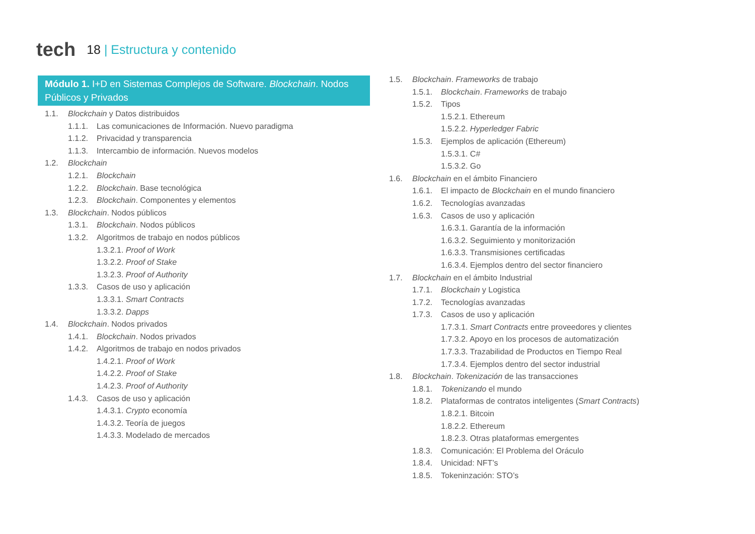tech
18 | Estructura y contenido
Módulo 1. I+D en Sistemas Complejos de Software. Blockchain. Nodos Públicos y Privados
1.1. Blockchain y Datos distribuidos
1.1.1. Las comunicaciones de Información. Nuevo paradigma
1.1.2. Privacidad y transparencia
1.1.3. Intercambio de información. Nuevos modelos
1.2. Blockchain
1.2.1. Blockchain
1.2.2. Blockchain. Base tecnológica
1.2.3. Blockchain. Componentes y elementos
1.3. Blockchain. Nodos públicos
1.3.1. Blockchain. Nodos públicos
1.3.2. Algoritmos de trabajo en nodos públicos
1.3.2.1. Proof of Work
1.3.2.2. Proof of Stake
1.3.2.3. Proof of Authority
1.3.3. Casos de uso y aplicación
1.3.3.1. Smart Contracts
1.3.3.2. Dapps
1.4. Blockchain. Nodos privados
1.4.1. Blockchain. Nodos privados
1.4.2. Algoritmos de trabajo en nodos privados
1.4.2.1. Proof of Work
1.4.2.2. Proof of Stake
1.4.2.3. Proof of Authority
1.4.3. Casos de uso y aplicación
1.4.3.1. Crypto economía
1.4.3.2. Teoría de juegos
1.4.3.3. Modelado de mercados
1.5. Blockchain. Frameworks de trabajo
1.5.1. Blockchain. Frameworks de trabajo
1.5.2. Tipos
1.5.2.1. Ethereum
1.5.2.2. Hyperledger Fabric
1.5.3. Ejemplos de aplicación (Ethereum)
1.5.3.1. C#
1.5.3.2. Go
1.6. Blockchain en el ámbito Financiero
1.6.1. El impacto de Blockchain en el mundo financiero
1.6.2. Tecnologías avanzadas
1.6.3. Casos de uso y aplicación
1.6.3.1. Garantía de la información
1.6.3.2. Seguimiento y monitorización
1.6.3.3. Transmisiones certificadas
1.6.3.4. Ejemplos dentro del sector financiero
1.7. Blockchain en el ámbito Industrial
1.7.1. Blockchain y Logistica
1.7.2. Tecnologías avanzadas
1.7.3. Casos de uso y aplicación
1.7.3.1. Smart Contracts entre proveedores y clientes
1.7.3.2. Apoyo en los procesos de automatización
1.7.3.3. Trazabilidad de Productos en Tiempo Real
1.7.3.4. Ejemplos dentro del sector industrial
1.8. Blockchain. Tokenización de las transacciones
1.8.1. Tokenizando el mundo
1.8.2. Plataformas de contratos inteligentes (Smart Contracts)
1.8.2.1. Bitcoin
1.8.2.2. Ethereum
1.8.2.3. Otras plataformas emergentes
1.8.3. Comunicación: El Problema del Oráculo
1.8.4. Unicidad: NFT’s
1.8.5. Tokeninzación: STO’s